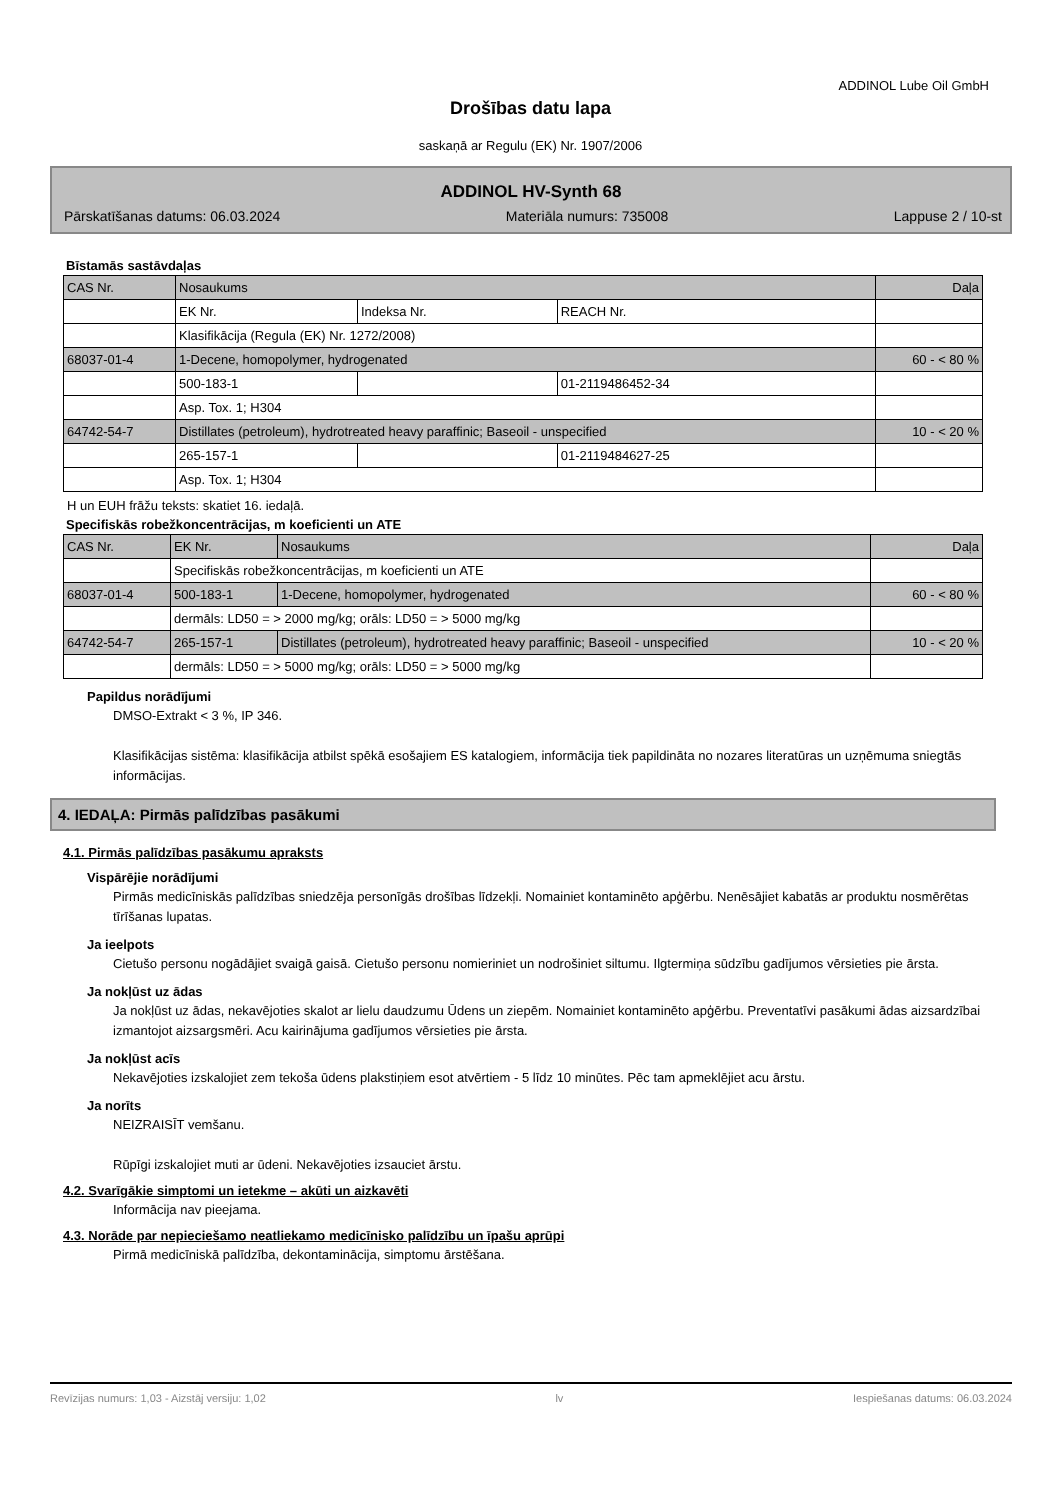ADDINOL Lube Oil GmbH
Drošības datu lapa
saskaņā ar Regulu (EK) Nr. 1907/2006
ADDINOL HV-Synth 68
Pārskatīšanas datums: 06.03.2024 Materiāla numurs: 735008 Lappuse 2 / 10-st
Bīstamās sastāvdaļas
| CAS Nr. | Nosaukums | | | Daļa |
| | EK Nr. | Indeksa Nr. | REACH Nr. | |
| | Klasifikācija (Regula (EK) Nr. 1272/2008) | | | |
| 68037-01-4 | 1-Decene, homopolymer, hydrogenated | | | 60 - < 80 % |
| | 500-183-1 | | 01-2119486452-34 | |
| | Asp. Tox. 1; H304 | | | |
| 64742-54-7 | Distillates (petroleum), hydrotreated heavy paraffinic; Baseoil - unspecified | | | 10 - < 20 % |
| | 265-157-1 | | 01-2119484627-25 | |
| | Asp. Tox. 1; H304 | | | |
H un EUH frāžu teksts: skatiet 16. iedaļā.
Specifiskās robežkoncentrācijas, m koeficienti un ATE
| CAS Nr. | EK Nr. | Nosaukums | Daļa |
| | Specifiskās robežkoncentrācijas, m koeficienti un ATE | | |
| 68037-01-4 | 500-183-1 | 1-Decene, homopolymer, hydrogenated | 60 - < 80 % |
| | dermāls: LD50 = > 2000 mg/kg; orāls: LD50 = > 5000 mg/kg | | |
| 64742-54-7 | 265-157-1 | Distillates (petroleum), hydrotreated heavy paraffinic; Baseoil - unspecified | 10 - < 20 % |
| | dermāls: LD50 = > 5000 mg/kg; orāls: LD50 = > 5000 mg/kg | | |
Papildus norādījumi
DMSO-Extrakt < 3 %, IP 346.
Klasifikācijas sistēma: klasifikācija atbilst spēkā esošajiem ES katalogiem, informācija tiek papildināta no nozares literatūras un uzņēmuma sniegtās informācijas.
4. IEDAĻA: Pirmās palīdzības pasākumi
4.1. Pirmās palīdzības pasākumu apraksts
Vispārējie norādījumi
Pirmās medicīniskās palīdzības sniedzēja personīgās drošības līdzekļi. Nomainiet kontaminēto apģērbu. Nenēsājiet kabatās ar produktu nosmērētas tīrīšanas lupatas.
Ja ieelpots
Cietušo personu nogādājiet svaigā gaisā. Cietušo personu nomieriniet un nodrošiniet siltumu. Ilgtermiņa sūdzību gadījumos vērsieties pie ārsta.
Ja nokļūst uz ādas
Ja nokļūst uz ādas, nekavējoties skalot ar lielu daudzumu Ūdens un ziepēm. Nomainiet kontaminēto apģērbu. Preventatīvi pasākumi ādas aizsardzībai izmantojot aizsargsmēri. Acu kairinājuma gadījumos vērsieties pie ārsta.
Ja nokļūst acīs
Nekavējoties izskalojiet zem tekoša ūdens plakstiņiem esot atvērtiem - 5 līdz 10 minūtes. Pēc tam apmeklējiet acu ārstu.
Ja norīts
NEIZRAISĪT vemšanu.
Rūpīgi izskalojiet muti ar ūdeni. Nekavējoties izsauciet ārstu.
4.2. Svarīgākie simptomi un ietekme – akūti un aizkavēti
Informācija nav pieejama.
4.3. Norāde par nepieciešamo neatliekamo medicīnisko palīdzību un īpašu aprūpi
Pirmā medicīniskā palīdzība, dekontaminācija, simptomu ārstēšana.
Revīzijas numurs: 1,03 - Aizstāj versiju: 1,02 lv Iespiešanas datums: 06.03.2024